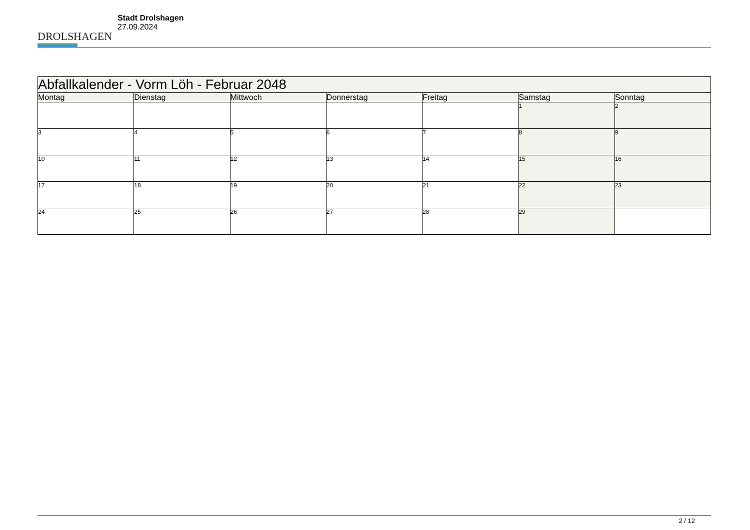DROLSHAGEN
Stadt Drolshagen
27.09.2024
| Abfallkalender - Vorm Löh - Februar 2048 | | | | | | |
| --- | --- | --- | --- | --- | --- | --- |
| Montag | Dienstag | Mittwoch | Donnerstag | Freitag | Samstag | Sonntag |
| | | | | | 1 | 2 |
| 3 | 4 | 5 | 6 | 7 | 8 | 9 |
| 10 | 11 | 12 | 13 | 14 | 15 | 16 |
| 17 | 18 | 19 | 20 | 21 | 22 | 23 |
| 24 | 25 | 26 | 27 | 28 | 29 | |
2 / 12